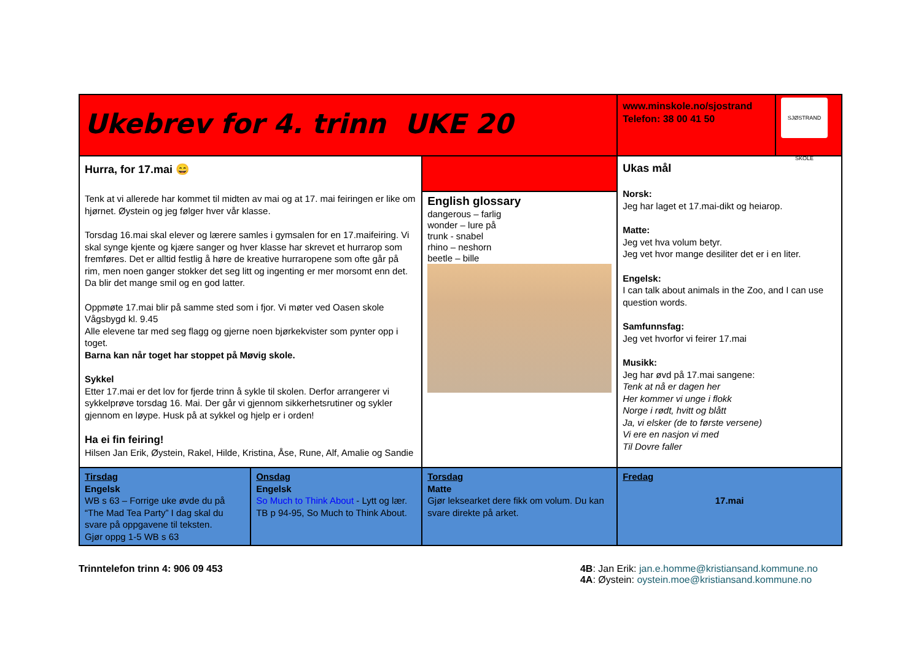| Ukebrev for 4. trinn UKE 20 | | | www.minskole.no/sjostrand Telefon: 38 00 41 50 | SJØSTRAND SKOLE |
| Hurra, for 17.mai 😄 Tenk at vi allerede har kommet til midten av mai og at 17. mai feiringen er like om hjørnet. Øystein og jeg følger hver vår klasse. Torsdag 16.mai skal elever og lærere samles i gymsalen for en 17.maifeiring. Vi skal synge kjente og kjære sanger og hver klasse har skrevet et hurrarop som fremføres. Det er alltid festlig å høre de kreative hurraropene som ofte går på rim, men noen ganger stokker det seg litt og ingenting er mer morsomt enn det. Da blir det mange smil og en god latter. Oppmøte 17.mai blir på samme sted som i fjor. Vi møter ved Oasen skole Vågsbygd kl. 9.45 Alle elevene tar med seg flagg og gjerne noen bjørkekvister som pynter opp i toget. Barna kan når toget har stoppet på Møvig skole. Sykkel Etter 17.mai er det lov for fjerde trinn å sykle til skolen. Derfor arrangerer vi sykkelprøve torsdag 16. Mai. Der går vi gjennom sikkerhetsrutiner og sykler gjennom en løype. Husk på at sykkel og hjelp er i orden! Ha ei fin feiring! Hilsen Jan Erik, Øystein, Rakel, Hilde, Kristina, Åse, Rune, Alf, Amalie og Sandie | | | Ukas mål Norsk: Jeg har laget et 17.mai-dikt og heiarop. Matte: Jeg vet hva volum betyr. Jeg vet hvor mange desiliter det er i en liter. Engelsk: I can talk about animals in the Zoo, and I can use question words. Samfunnsfag: Jeg vet hvorfor vi feirer 17.mai Musikk: Jeg har øvd på 17.mai sangene: Tenk at nå er dagen her Her kommer vi unge i flokk Norge i rødt, hvitt og blått Ja, vi elsker (de to første versene) Vi ere en nasjon vi med Til Dovre faller | |
| | | English glossary dangerous – farlig wonder – lure på trunk - snabel rhino – neshorn beetle – bille | | |
| Tirsdag Engelsk WB s 63 – Forrige uke øvde du på “The Mad Tea Party” I dag skal du svare på oppgavene til teksten. Gjør oppg 1-5 WB s 63 | Onsdag Engelsk So Much to Think About - Lytt og lær. TB p 94-95, So Much to Think About. | Torsdag Matte Gjør leksearket dere fikk om volum. Du kan svare direkte på arket. | Fredag 17.mai | |
Trinntelefon trinn 4: 906 09 453
4B: Jan Erik: jan.e.homme@kristiansand.kommune.no
4A: Øystein: oystein.moe@kristiansand.kommune.no